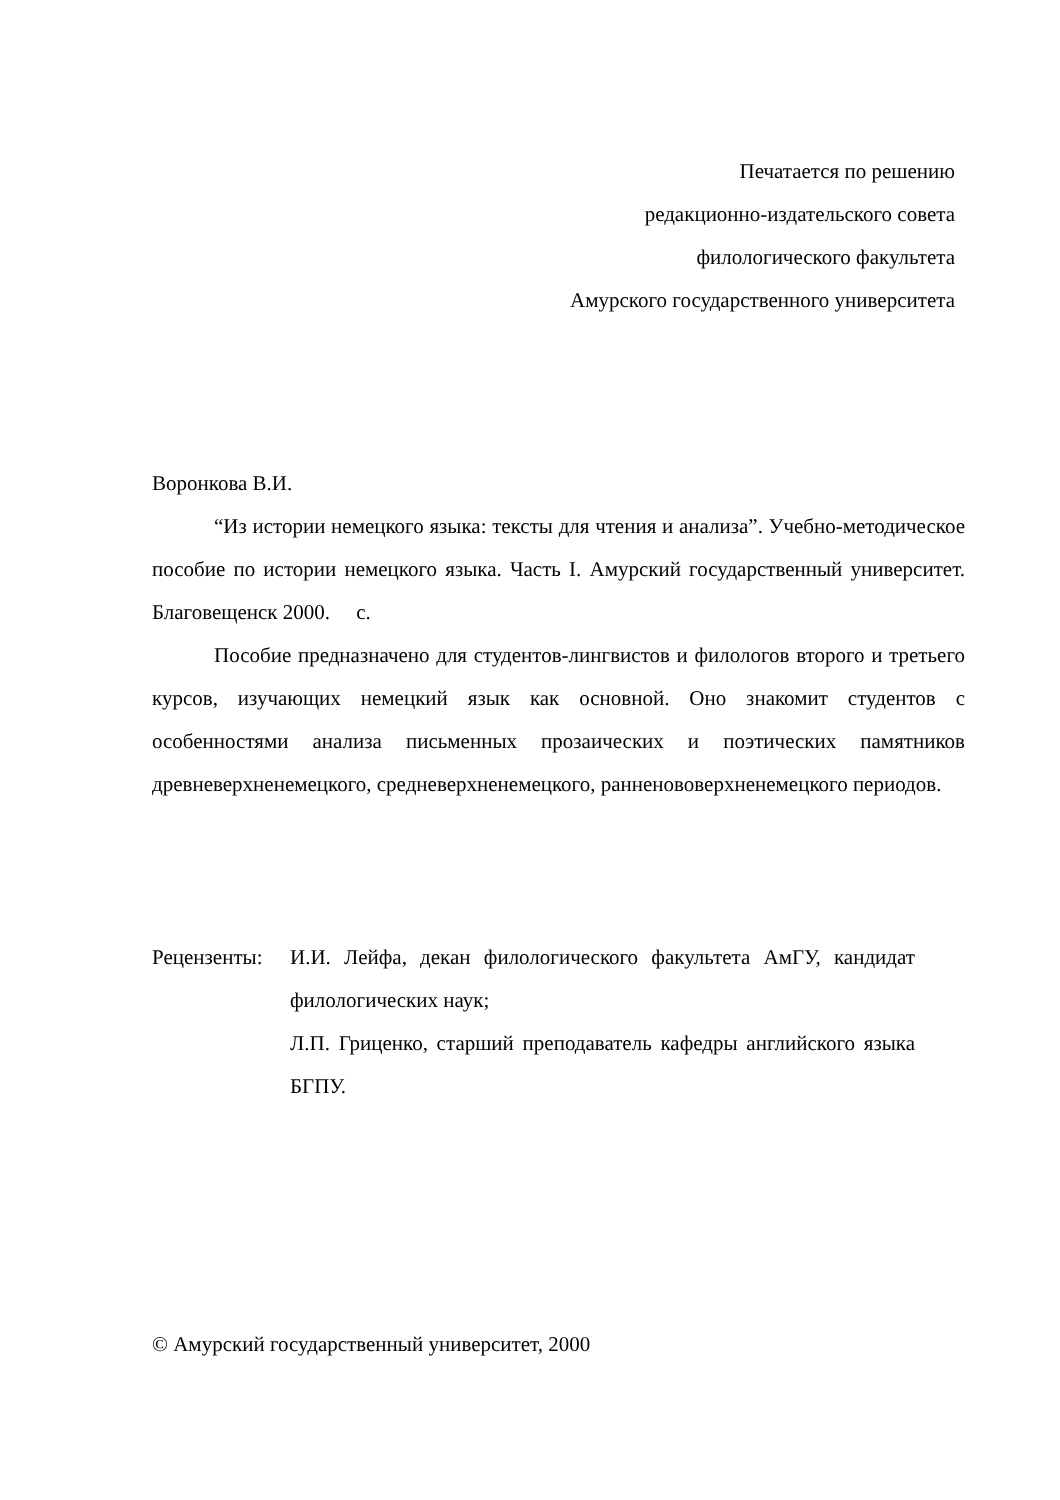Печатается по решению
редакционно-издательского совета
филологического факультета
Амурского государственного университета
Воронкова В.И.
“Из истории немецкого языка: тексты для чтения и анализа”. Учебно-методическое пособие по истории немецкого языка. Часть I. Амурский государственный университет. Благовещенск 2000. с.
Пособие предназначено для студентов-лингвистов и филологов второго и третьего курсов, изучающих немецкий язык как основной. Оно знакомит студентов с особенностями анализа письменных прозаических и поэтических памятников древневерхненемецкого, средневерхненемецкого, ранненововерхненемецкого периодов.
Рецензенты:
И.И. Лейфа, декан филологического факультета АмГУ, кандидат филологических наук;
Л.П. Гриценко, старший преподаватель кафедры английского языка БГПУ.
© Амурский государственный университет, 2000